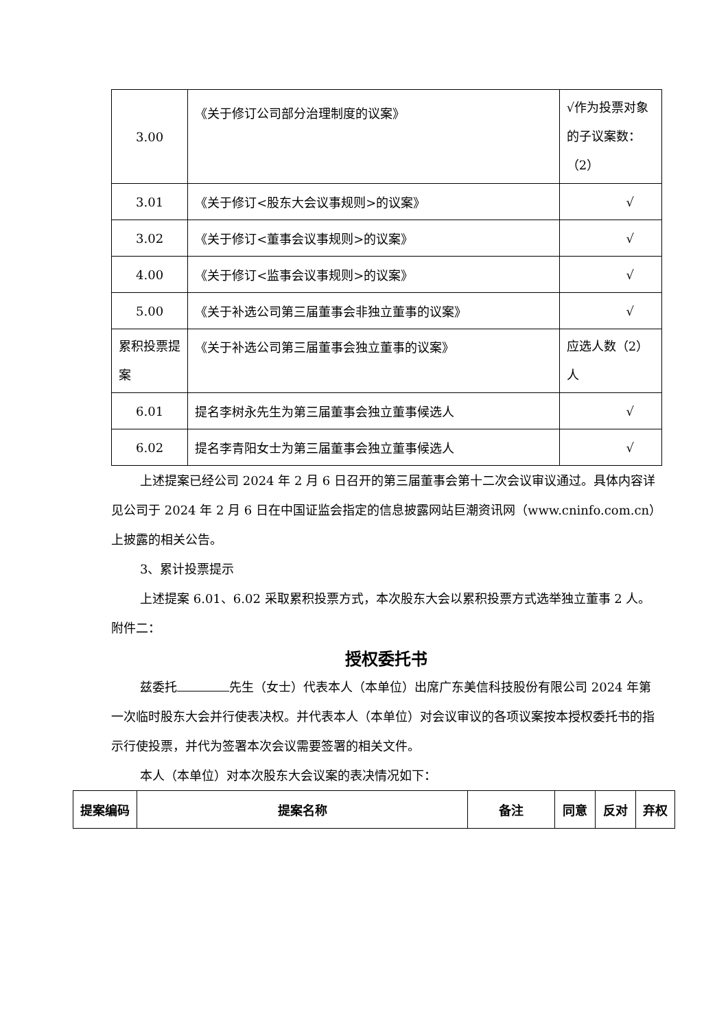| 3.00 | 《关于修订公司部分治理制度的议案》 | √作为投票对象的子议案数：（2） |
| 3.01 | 《关于修订<股东大会议事规则>的议案》 | √ |
| 3.02 | 《关于修订<董事会议事规则>的议案》 | √ |
| 4.00 | 《关于修订<监事会议事规则>的议案》 | √ |
| 5.00 | 《关于补选公司第三届董事会非独立董事的议案》 | √ |
| 累积投票提案 | 《关于补选公司第三届董事会独立董事的议案》 | 应选人数（2）人 |
| 6.01 | 提名李树永先生为第三届董事会独立董事候选人 | √ |
| 6.02 | 提名李青阳女士为第三届董事会独立董事候选人 | √ |
上述提案已经公司 2024 年 2 月 6 日召开的第三届董事会第十二次会议审议通过。具体内容详见公司于 2024 年 2 月 6 日在中国证监会指定的信息披露网站巨潮资讯网（www.cninfo.com.cn）上披露的相关公告。
3、累计投票提示
上述提案 6.01、6.02 采取累积投票方式，本次股东大会以累积投票方式选举独立董事 2 人。
附件二：
授权委托书
兹委托 先生（女士）代表本人（本单位）出席广东美信科技股份有限公司 2024 年第一次临时股东大会并行使表决权。并代表本人（本单位）对会议审议的各项议案按本授权委托书的指示行使投票，并代为签署本次会议需要签署的相关文件。
本人（本单位）对本次股东大会议案的表决情况如下：
| 提案编码 | 提案名称 | 备注 | 同意 | 反对 | 弃权 |
| --- | --- | --- | --- | --- | --- |